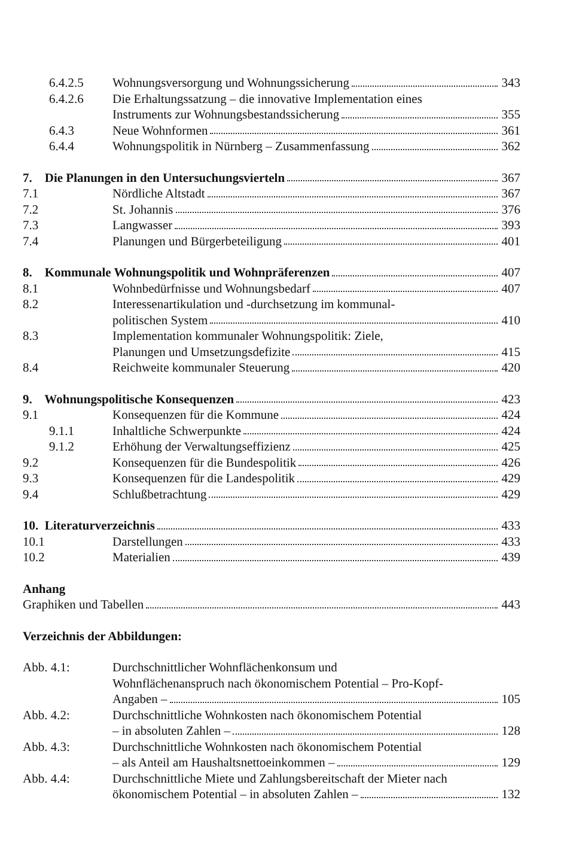6.4.2.5 Wohnungsversorgung und Wohnungssicherung
343
6.4.2.6 Die Erhaltungssatzung – die innovative Implementation eines
Instruments zur Wohnungsbestandssicherung
355
6.4.3 Neue Wohnformen 361
6.4.4 Wohnungspolitik in Nürnberg – Zusammenfassung
362
7. Die Planungen in den Untersuchungsvierteln
367
7.1 Nördliche Altstadt 367
7.2 St. Johannis 376
7.3 Langwasser 393
7.4 Planungen und Bürgerbeteiligung
401
8. Kommunale Wohnungspolitik und Wohnpräferenzen
407
8.1 Wohnbedürfnisse und Wohnungsbedarf
407
8.2 Interessenartikulation und -durchsetzung im kommunal-
politischen System 410
8.3 Implementation kommunaler Wohnungspolitik: Ziele,
Planungen und Umsetzungsdefizite
415
8.4 Reichweite kommunaler Steuerung
420
9. Wohnungspolitische Konsequenzen
423
9.1 Konsequenzen für die Kommune 424
9.1.1 Inhaltliche Schwerpunkte 424
9.1.2 Erhöhung der Verwaltungseffizienz
425
9.2 Konsequenzen für die Bundespolitik
426
9.3 Konsequenzen für die Landespolitik
429
9.4 Schlußbetrachtung 429
10. Literaturverzeichnis 433
10.1 Darstellungen 433
10.2 Materialien 439
Anhang
Graphiken und Tabellen 443
Verzeichnis der Abbildungen:
Abb. 4.1: Durchschnittlicher Wohnflächenkonsum und
Wohnflächenanspruch nach ökonomischem Potential – Pro-Kopf-
Angaben – 105
Abb. 4.2: Durchschnittliche Wohnkosten nach ökonomischem Potential
– in absoluten Zahlen – 128
Abb. 4.3: Durchschnittliche Wohnkosten nach ökonomischem Potential
– als Anteil am Haushaltsnettoeinkommen –
129
Abb. 4.4: Durchschnittliche Miete und Zahlungsbereitschaft der Mieter nach
ökonomischem Potential – in absoluten Zahlen –
132